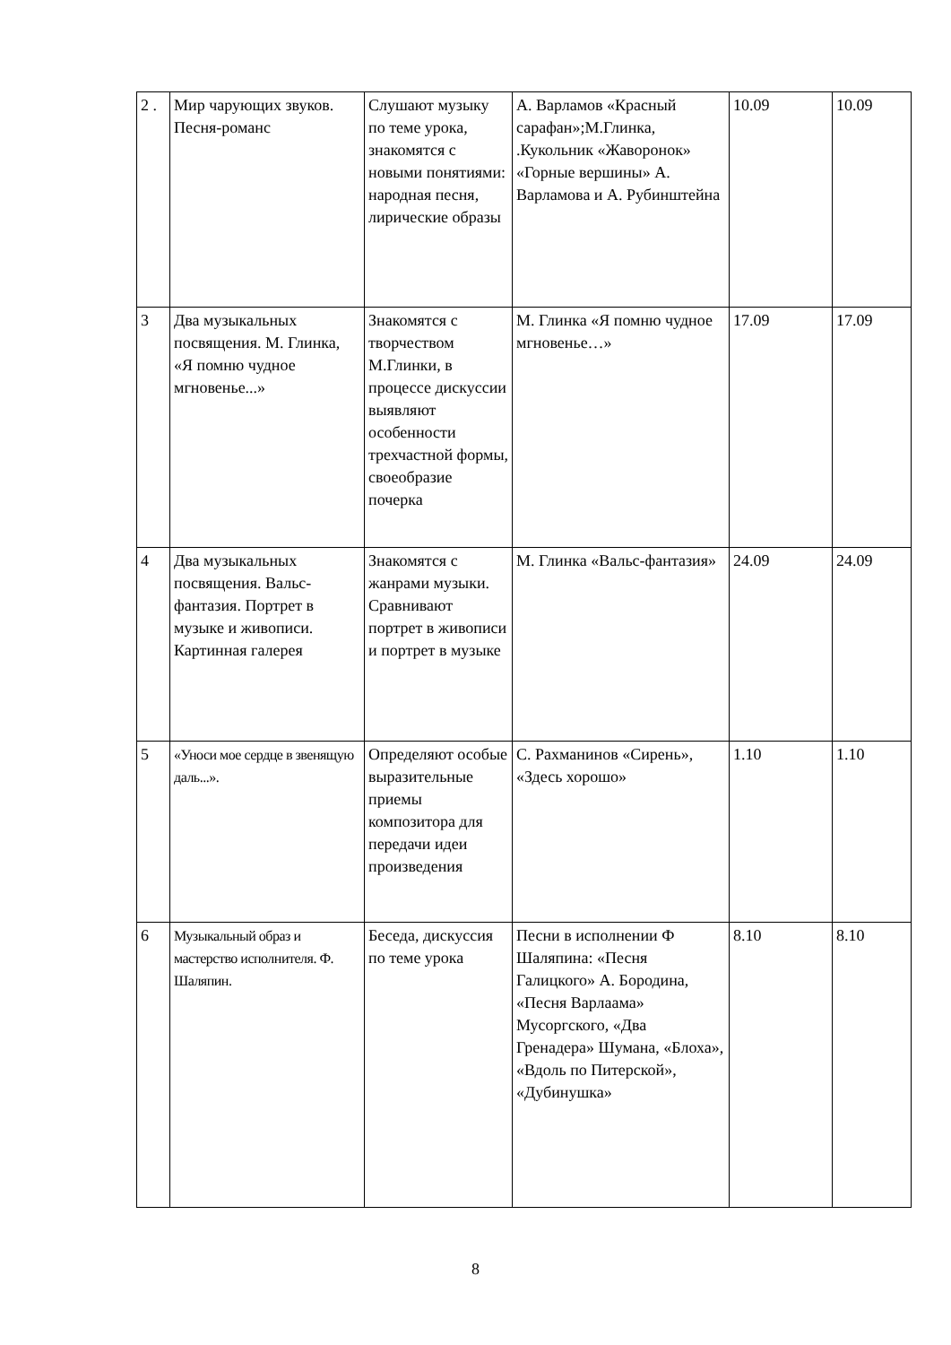| 2 . | Мир чарующих звуков. Песня-романс | Слушают музыку по теме урока, знакомятся с новыми понятиями: народная песня, лирические образы | А. Варламов «Красный сарафан»;М.Глинка, .Кукольник «Жаворонок» «Горные вершины» А. Варламова и А. Рубинштейна | 10.09 | 10.09 |
| 3 | Два музыкальных посвящения. М. Глинка, «Я помню чудное мгновенье...» | Знакомятся с творчеством М.Глинки, в процессе дискуссии выявляют особенности трехчастной формы, своеобразие почерка | М. Глинка «Я помню чудное мгновенье…» | 17.09 | 17.09 |
| 4 | Два музыкальных посвящения. Вальс-фантазия. Портрет в музыке и живописи. Картинная галерея | Знакомятся с жанрами музыки. Сравнивают портрет в живописи и портрет в музыке | М. Глинка «Вальс-фантазия» | 24.09 | 24.09 |
| 5 | «Уноси мое сердце в звенящую даль...». | Определяют особые выразительные приемы композитора для передачи идеи произведения | С. Рахманинов «Сирень», «Здесь хорошо» | 1.10 | 1.10 |
| 6 | Музыкальный образ и мастерство исполнителя. Ф. Шаляпин. | Беседа, дискуссия по теме урока | Песни в исполнении Ф Шаляпина: «Песня Галицкого» А. Бородина, «Песня Варлаама» Мусоргского, «Два Гренадера» Шумана, «Блоха», «Вдоль по Питерской», «Дубинушка» | 8.10 | 8.10 |
8